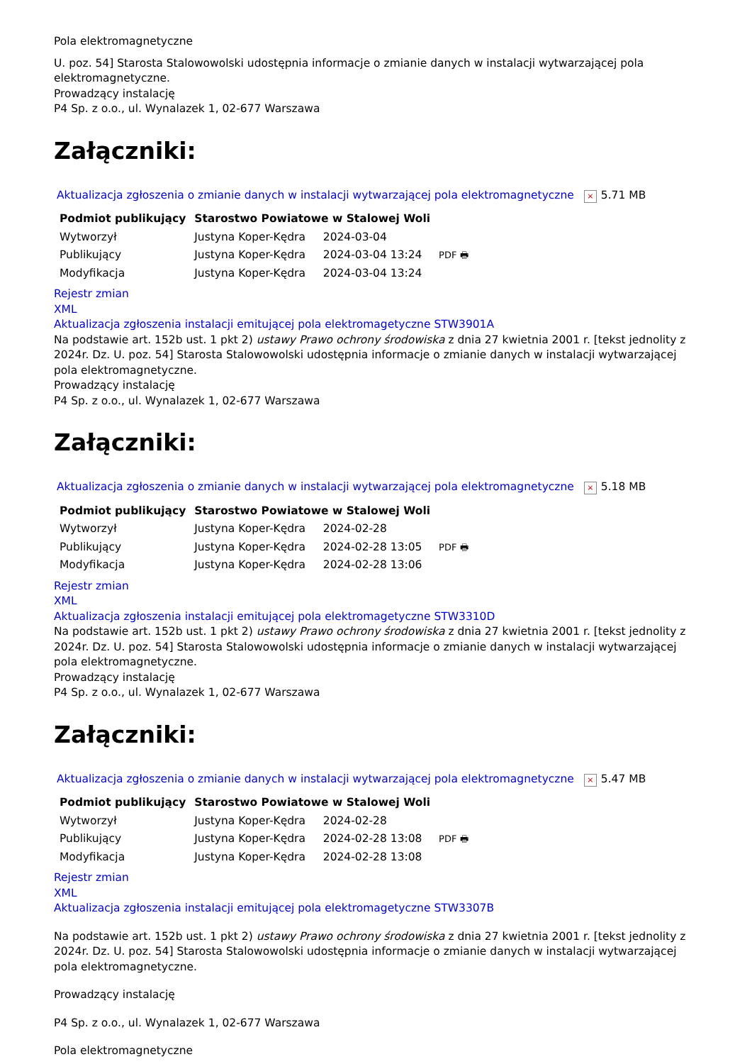Pola elektromagnetyczne
U. poz. 54] Starosta Stalowowolski udostępnia informacje o zmianie danych w instalacji wytwarzającej pola elektromagnetyczne.
Prowadzący instalację
P4 Sp. z o.o., ul. Wynalazek 1, 02-677 Warszawa
Załączniki:
Aktualizacja zgłoszenia o zmianie danych w instalacji wytwarzającej pola elektromagnetyczne × 5.71 MB
| Podmiot publikujący | Starostwo Powiatowe w Stalowej Woli | | |
| Wytworzył | Justyna Koper-Kędra | 2024-03-04 | PDF 🖶 |
| Publikujący | Justyna Koper-Kędra | 2024-03-04 13:24 | |
| Modyfikacja | Justyna Koper-Kędra | 2024-03-04 13:24 | |
Rejestr zmian
XML
Aktualizacja zgłoszenia instalacji emitującej pola elektromagetyczne STW3901A
Na podstawie art. 152b ust. 1 pkt 2) ustawy Prawo ochrony środowiska z dnia 27 kwietnia 2001 r. [tekst jednolity z 2024r. Dz. U. poz. 54] Starosta Stalowowolski udostępnia informacje o zmianie danych w instalacji wytwarzającej pola elektromagnetyczne.
Prowadzący instalację
P4 Sp. z o.o., ul. Wynalazek 1, 02-677 Warszawa
Załączniki:
Aktualizacja zgłoszenia o zmianie danych w instalacji wytwarzającej pola elektromagnetyczne × 5.18 MB
| Podmiot publikujący | Starostwo Powiatowe w Stalowej Woli | | |
| Wytworzył | Justyna Koper-Kędra | 2024-02-28 | PDF 🖶 |
| Publikujący | Justyna Koper-Kędra | 2024-02-28 13:05 | |
| Modyfikacja | Justyna Koper-Kędra | 2024-02-28 13:06 | |
Rejestr zmian
XML
Aktualizacja zgłoszenia instalacji emitującej pola elektromagetyczne STW3310D
Na podstawie art. 152b ust. 1 pkt 2) ustawy Prawo ochrony środowiska z dnia 27 kwietnia 2001 r. [tekst jednolity z 2024r. Dz. U. poz. 54] Starosta Stalowowolski udostępnia informacje o zmianie danych w instalacji wytwarzającej pola elektromagnetyczne.
Prowadzący instalację
P4 Sp. z o.o., ul. Wynalazek 1, 02-677 Warszawa
Załączniki:
Aktualizacja zgłoszenia o zmianie danych w instalacji wytwarzającej pola elektromagnetyczne × 5.47 MB
| Podmiot publikujący | Starostwo Powiatowe w Stalowej Woli | | |
| Wytworzył | Justyna Koper-Kędra | 2024-02-28 | PDF 🖶 |
| Publikujący | Justyna Koper-Kędra | 2024-02-28 13:08 | |
| Modyfikacja | Justyna Koper-Kędra | 2024-02-28 13:08 | |
Rejestr zmian
XML
Aktualizacja zgłoszenia instalacji emitującej pola elektromagetyczne STW3307B
Na podstawie art. 152b ust. 1 pkt 2) ustawy Prawo ochrony środowiska z dnia 27 kwietnia 2001 r. [tekst jednolity z 2024r. Dz. U. poz. 54] Starosta Stalowowolski udostępnia informacje o zmianie danych w instalacji wytwarzającej pola elektromagnetyczne.
Prowadzący instalację
P4 Sp. z o.o., ul. Wynalazek 1, 02-677 Warszawa
Pola elektromagnetyczne